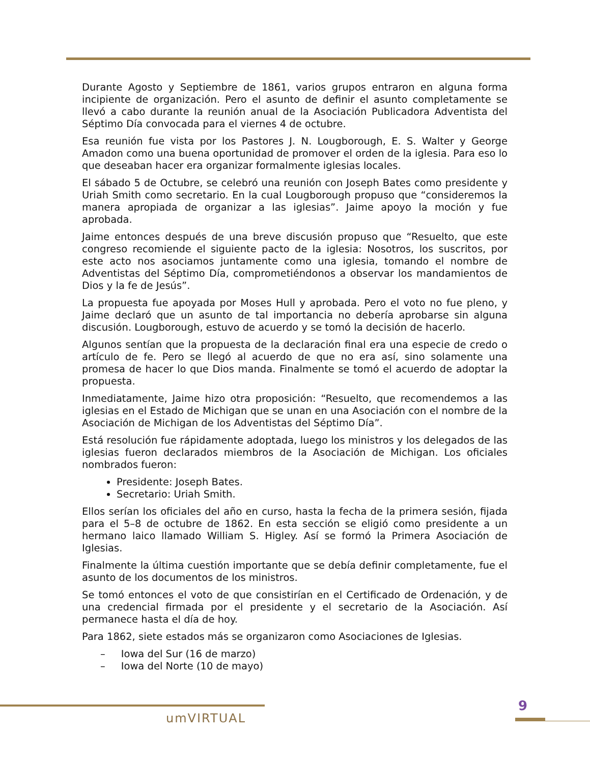Durante Agosto y Septiembre de 1861, varios grupos entraron en alguna forma incipiente de organización. Pero el asunto de definir el asunto completamente se llevó a cabo durante la reunión anual de la Asociación Publicadora Adventista del Séptimo Día convocada para el viernes 4 de octubre.
Esa reunión fue vista por los Pastores J. N. Lougborough, E. S. Walter y George Amadon como una buena oportunidad de promover el orden de la iglesia. Para eso lo que deseaban hacer era organizar formalmente iglesias locales.
El sábado 5 de Octubre, se celebró una reunión con Joseph Bates como presidente y Uriah Smith como secretario. En la cual Lougborough propuso que “consideremos la manera apropiada de organizar a las iglesias”. Jaime apoyo la moción y fue aprobada.
Jaime entonces después de una breve discusión propuso que “Resuelto, que este congreso recomiende el siguiente pacto de la iglesia: Nosotros, los suscritos, por este acto nos asociamos juntamente como una iglesia, tomando el nombre de Adventistas del Séptimo Día, comprometiéndonos a observar los mandamientos de Dios y la fe de Jesús”.
La propuesta fue apoyada por Moses Hull y aprobada. Pero el voto no fue pleno, y Jaime declaró que un asunto de tal importancia no debería aprobarse sin alguna discusión. Lougborough, estuvo de acuerdo y se tomó la decisión de hacerlo.
Algunos sentían que la propuesta de la declaración final era una especie de credo o artículo de fe. Pero se llegó al acuerdo de que no era así, sino solamente una promesa de hacer lo que Dios manda. Finalmente se tomó el acuerdo de adoptar la propuesta.
Inmediatamente, Jaime hizo otra proposición: “Resuelto, que recomendemos a las iglesias en el Estado de Michigan que se unan en una Asociación con el nombre de la Asociación de Michigan de los Adventistas del Séptimo Día”.
Está resolución fue rápidamente adoptada, luego los ministros y los delegados de las iglesias fueron declarados miembros de la Asociación de Michigan. Los oficiales nombrados fueron:
Presidente: Joseph Bates.
Secretario: Uriah Smith.
Ellos serían los oficiales del año en curso, hasta la fecha de la primera sesión, fijada para el 5–8 de octubre de 1862. En esta sección se eligió como presidente a un hermano laico llamado William S. Higley. Así se formó la Primera Asociación de Iglesias.
Finalmente la última cuestión importante que se debía definir completamente, fue el asunto de los documentos de los ministros.
Se tomó entonces el voto de que consistirían en el Certificado de Ordenación, y de una credencial firmada por el presidente y el secretario de la Asociación. Así permanece hasta el día de hoy.
Para 1862, siete estados más se organizaron como Asociaciones de Iglesias.
– Iowa del Sur (16 de marzo)
– Iowa del Norte (10 de mayo)
umVIRTUAL
9